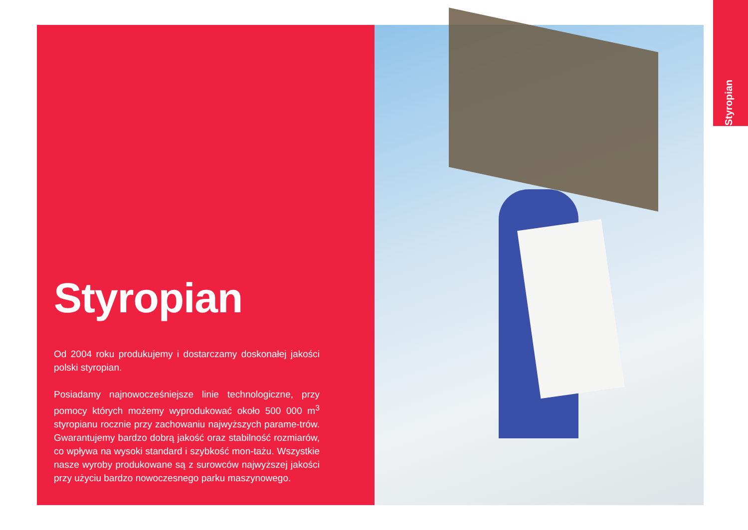Styropian
Styropian
Od 2004 roku produkujemy i dostarczamy doskonałej jakości polski styropian.
Posiadamy najnowocześniejsze linie technologiczne, przy pomocy których możemy wyprodukować około 500 000 m<sup>3</sup> styropianu rocznie przy zachowaniu najwyższych parame-trów. Gwarantujemy bardzo dobrą jakość oraz stabilność rozmiarów, co wpływa na wysoki standard i szybkość mon-tażu. Wszystkie nasze wyroby produkowane są z surowców najwyższej jakości przy użyciu bardzo nowoczesnego parku maszynowego.